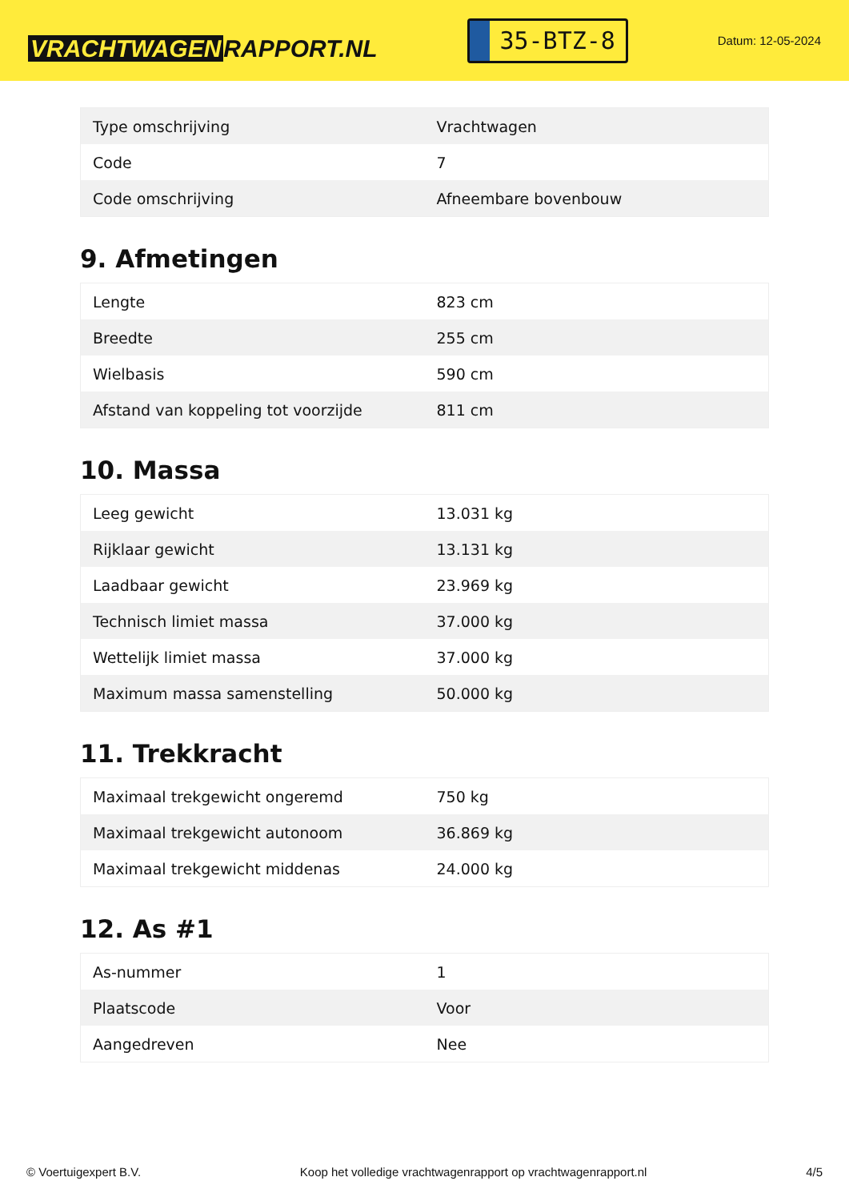VRACHTWAGEN RAPPORT.NL
35-BTZ-8
Datum: 12-05-2024
| Type omschrijving | Vrachtwagen |
| Code | 7 |
| Code omschrijving | Afneembare bovenbouw |
9. Afmetingen
| Lengte | 823 cm |
| Breedte | 255 cm |
| Wielbasis | 590 cm |
| Afstand van koppeling tot voorzijde | 811 cm |
10. Massa
| Leeg gewicht | 13.031 kg |
| Rijklaar gewicht | 13.131 kg |
| Laadbaar gewicht | 23.969 kg |
| Technisch limiet massa | 37.000 kg |
| Wettelijk limiet massa | 37.000 kg |
| Maximum massa samenstelling | 50.000 kg |
11. Trekkracht
| Maximaal trekgewicht ongeremd | 750 kg |
| Maximaal trekgewicht autonoom | 36.869 kg |
| Maximaal trekgewicht middenas | 24.000 kg |
12. As #1
| As-nummer | 1 |
| Plaatscode | Voor |
| Aangedreven | Nee |
© Voertuigexpert B.V. Koop het volledige vrachtwagenrapport op vrachtwagenrapport.nl 4/5